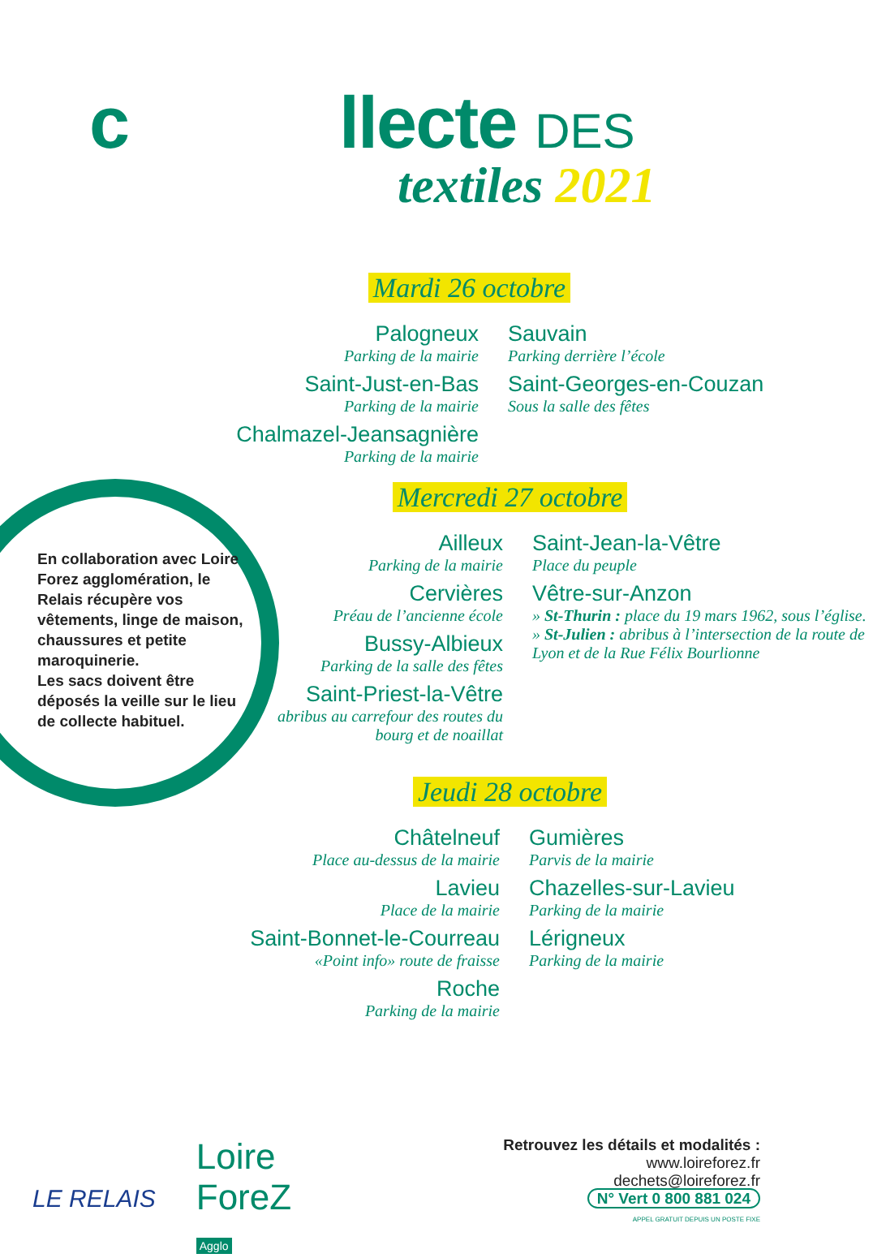c llecte DES
textiles 2021
Mardi 26 octobre
Palogneux
Parking de la mairie
Saint-Just-en-Bas
Parking de la mairie
Chalmazel-Jeansagnière
Parking de la mairie
Sauvain
Parking derrière l’école
Saint-Georges-en-Couzan
Sous la salle des fêtes
Mercredi 27 octobre
Ailleux
Parking de la mairie
Cervières
Préau de l’ancienne école
Bussy-Albieux
Parking de la salle des fêtes
Saint-Priest-la-Vêtre
abribus au carrefour des routes du bourg et de noaillat
Saint-Jean-la-Vêtre
Place du peuple
Vêtre-sur-Anzon
» St-Thurin : place du 19 mars 1962, sous l’église.
» St-Julien : abribus à l’intersection de la route de Lyon et de la Rue Félix Bourlionne
Jeudi 28 octobre
Châtelneuf
Place au-dessus de la mairie
Lavieu
Place de la mairie
Saint-Bonnet-le-Courreau
«Point info» route de fraisse
Roche
Parking de la mairie
Gumières
Parvis de la mairie
Chazelles-sur-Lavieu
Parking de la mairie
Lérigneux
Parking de la mairie
En collaboration avec Loire Forez agglomération, le Relais récupère vos vêtements, linge de maison, chaussures et petite maroquinerie.
Les sacs doivent être déposés la veille sur le lieu de collecte habituel.
LE RELAIS
Loire
ForeZ
Agglo
Retrouvez les détails et modalités :
www.loireforez.fr
dechets@loireforez.fr
N° Vert 0 800 881 024
APPEL GRATUIT DEPUIS UN POSTE FIXE